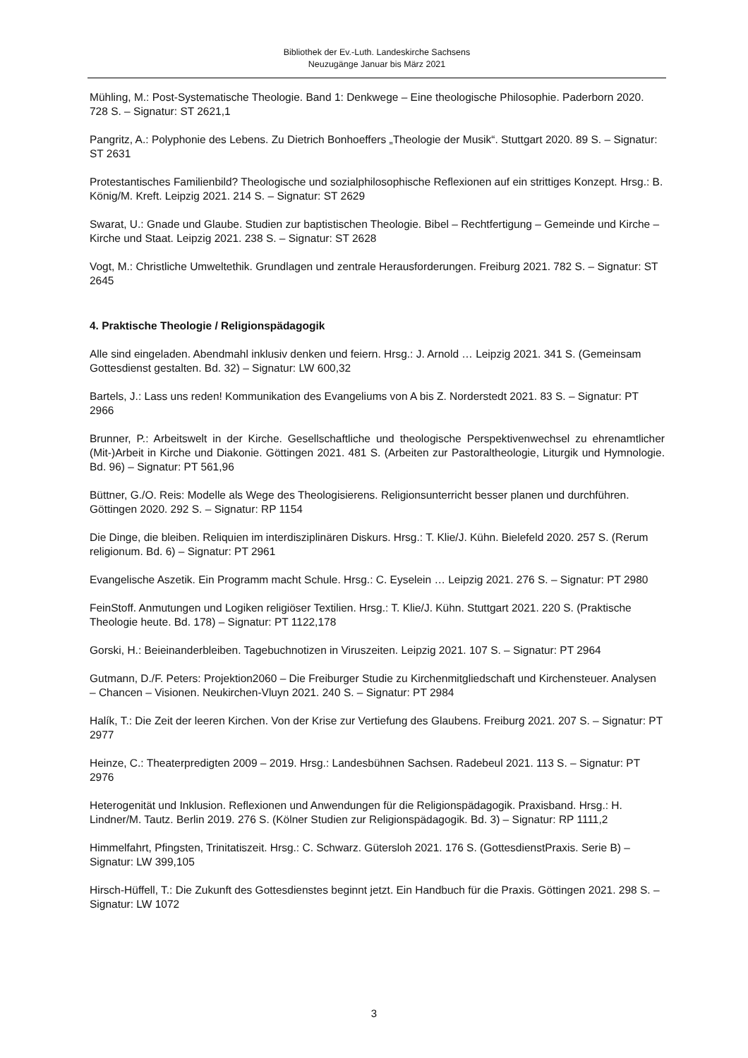Bibliothek der Ev.-Luth. Landeskirche Sachsens
Neuzugänge Januar bis März 2021
Mühling, M.: Post-Systematische Theologie. Band 1: Denkwege – Eine theologische Philosophie. Paderborn 2020. 728 S. – Signatur: ST 2621,1
Pangritz, A.: Polyphonie des Lebens. Zu Dietrich Bonhoeffers „Theologie der Musik“. Stuttgart 2020. 89 S. – Signatur: ST 2631
Protestantisches Familienbild? Theologische und sozialphilosophische Reflexionen auf ein strittiges Konzept. Hrsg.: B. König/M. Kreft. Leipzig 2021. 214 S. – Signatur: ST 2629
Swarat, U.: Gnade und Glaube. Studien zur baptistischen Theologie. Bibel – Rechtfertigung – Gemeinde und Kirche – Kirche und Staat. Leipzig 2021. 238 S. – Signatur: ST 2628
Vogt, M.: Christliche Umweltethik. Grundlagen und zentrale Herausforderungen. Freiburg 2021. 782 S. – Signatur: ST 2645
4. Praktische Theologie / Religionspädagogik
Alle sind eingeladen. Abendmahl inklusiv denken und feiern. Hrsg.: J. Arnold … Leipzig 2021. 341 S. (Gemeinsam Gottesdienst gestalten. Bd. 32) – Signatur: LW 600,32
Bartels, J.: Lass uns reden! Kommunikation des Evangeliums von A bis Z. Norderstedt 2021. 83 S. – Signatur: PT 2966
Brunner, P.: Arbeitswelt in der Kirche. Gesellschaftliche und theologische Perspektivenwechsel zu ehrenamtlicher (Mit-)Arbeit in Kirche und Diakonie. Göttingen 2021. 481 S. (Arbeiten zur Pastoraltheologie, Liturgik und Hymnologie. Bd. 96) – Signatur: PT 561,96
Büttner, G./O. Reis: Modelle als Wege des Theologisierens. Religionsunterricht besser planen und durchführen. Göttingen 2020. 292 S. – Signatur: RP 1154
Die Dinge, die bleiben. Reliquien im interdisziplinären Diskurs. Hrsg.: T. Klie/J. Kühn. Bielefeld 2020. 257 S. (Rerum religionum. Bd. 6) – Signatur: PT 2961
Evangelische Aszetik. Ein Programm macht Schule. Hrsg.: C. Eyselein … Leipzig 2021. 276 S. – Signatur: PT 2980
FeinStoff. Anmutungen und Logiken religiöser Textilien. Hrsg.: T. Klie/J. Kühn. Stuttgart 2021. 220 S. (Praktische Theologie heute. Bd. 178) – Signatur: PT 1122,178
Gorski, H.: Beieinanderbleiben. Tagebuchnotizen in Viruszeiten. Leipzig 2021. 107 S. – Signatur: PT 2964
Gutmann, D./F. Peters: Projektion2060 – Die Freiburger Studie zu Kirchenmitgliedschaft und Kirchensteuer. Analysen – Chancen – Visionen. Neukirchen-Vluyn 2021. 240 S. – Signatur: PT 2984
Halík, T.: Die Zeit der leeren Kirchen. Von der Krise zur Vertiefung des Glaubens. Freiburg 2021. 207 S. – Signatur: PT 2977
Heinze, C.: Theaterpredigten 2009 – 2019. Hrsg.: Landesbühnen Sachsen. Radebeul 2021. 113 S. – Signatur: PT 2976
Heterogenität und Inklusion. Reflexionen und Anwendungen für die Religionspädagogik. Praxisband. Hrsg.: H. Lindner/M. Tautz. Berlin 2019. 276 S. (Kölner Studien zur Religionspädagogik. Bd. 3) – Signatur: RP 1111,2
Himmelfahrt, Pfingsten, Trinitatiszeit. Hrsg.: C. Schwarz. Gütersloh 2021. 176 S. (GottesdienstPraxis. Serie B) – Signatur: LW 399,105
Hirsch-Hüffell, T.: Die Zukunft des Gottesdienstes beginnt jetzt. Ein Handbuch für die Praxis. Göttingen 2021. 298 S. – Signatur: LW 1072
3